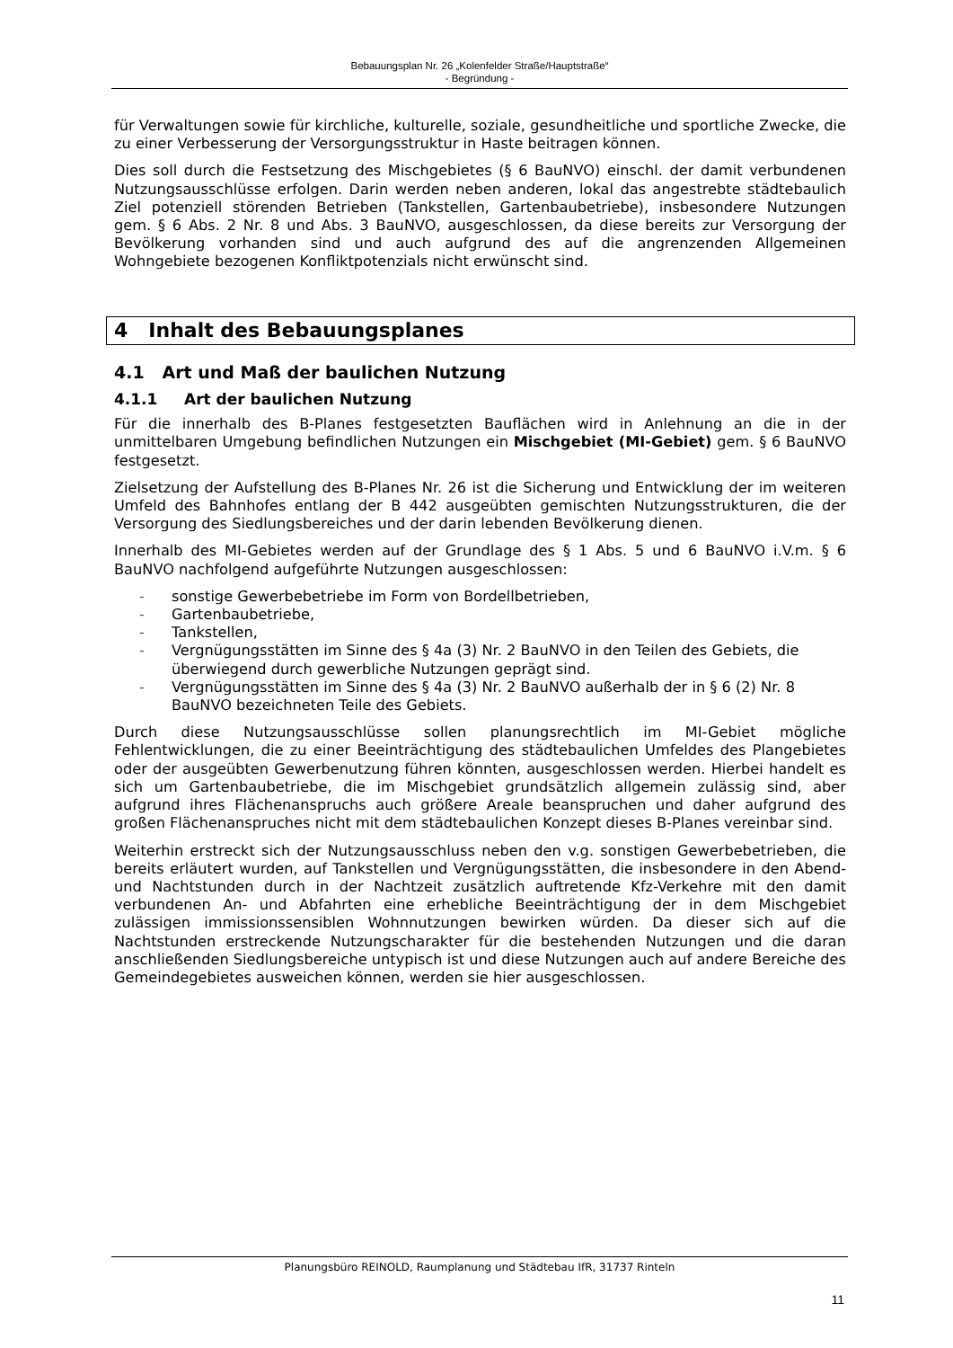Bebauungsplan Nr. 26 „Kolenfelder Straße/Hauptstraße“
- Begründung -
für Verwaltungen sowie für kirchliche, kulturelle, soziale, gesundheitliche und sportliche Zwecke, die zu einer Verbesserung der Versorgungsstruktur in Haste beitragen können.
Dies soll durch die Festsetzung des Mischgebietes (§ 6 BauNVO) einschl. der damit verbundenen Nutzungsausschlüsse erfolgen. Darin werden neben anderen, lokal das angestrebte städtebaulich Ziel potenziell störenden Betrieben (Tankstellen, Gartenbaubetriebe), insbesondere Nutzungen gem. § 6 Abs. 2 Nr. 8 und Abs. 3 BauNVO, ausgeschlossen, da diese bereits zur Versorgung der Bevölkerung vorhanden sind und auch aufgrund des auf die angrenzenden Allgemeinen Wohngebiete bezogenen Konfliktpotenzials nicht erwünscht sind.
4 Inhalt des Bebauungsplanes
4.1 Art und Maß der baulichen Nutzung
4.1.1 Art der baulichen Nutzung
Für die innerhalb des B-Planes festgesetzten Bauflächen wird in Anlehnung an die in der unmittelbaren Umgebung befindlichen Nutzungen ein Mischgebiet (MI-Gebiet) gem. § 6 BauNVO festgesetzt.
Zielsetzung der Aufstellung des B-Planes Nr. 26 ist die Sicherung und Entwicklung der im weiteren Umfeld des Bahnhofes entlang der B 442 ausgeübten gemischten Nutzungsstrukturen, die der Versorgung des Siedlungsbereiches und der darin lebenden Bevölkerung dienen.
Innerhalb des MI-Gebietes werden auf der Grundlage des § 1 Abs. 5 und 6 BauNVO i.V.m. § 6 BauNVO nachfolgend aufgeführte Nutzungen ausgeschlossen:
- sonstige Gewerbebetriebe im Form von Bordellbetrieben,
- Gartenbaubetriebe,
- Tankstellen,
- Vergnügungsstätten im Sinne des § 4a (3) Nr. 2 BauNVO in den Teilen des Gebiets, die überwiegend durch gewerbliche Nutzungen geprägt sind.
- Vergnügungsstätten im Sinne des § 4a (3) Nr. 2 BauNVO außerhalb der in § 6 (2) Nr. 8 BauNVO bezeichneten Teile des Gebiets.
Durch diese Nutzungsausschlüsse sollen planungsrechtlich im MI-Gebiet mögliche Fehlentwicklungen, die zu einer Beeinträchtigung des städtebaulichen Umfeldes des Plangebietes oder der ausgeübten Gewerbenutzung führen könnten, ausgeschlossen werden. Hierbei handelt es sich um Gartenbaubetriebe, die im Mischgebiet grundsätzlich allgemein zulässig sind, aber aufgrund ihres Flächenanspruchs auch größere Areale beanspruchen und daher aufgrund des großen Flächenanspruches nicht mit dem städtebaulichen Konzept dieses B-Planes vereinbar sind.
Weiterhin erstreckt sich der Nutzungsausschluss neben den v.g. sonstigen Gewerbebetrieben, die bereits erläutert wurden, auf Tankstellen und Vergnügungsstätten, die insbesondere in den Abend- und Nachtstunden durch in der Nachtzeit zusätzlich auftretende Kfz-Verkehre mit den damit verbundenen An- und Abfahrten eine erhebliche Beeinträchtigung der in dem Mischgebiet zulässigen immissionssensiblen Wohnnutzungen bewirken würden. Da dieser sich auf die Nachtstunden erstreckende Nutzungscharakter für die bestehenden Nutzungen und die daran anschließenden Siedlungsbereiche untypisch ist und diese Nutzungen auch auf andere Bereiche des Gemeindegebietes ausweichen können, werden sie hier ausgeschlossen.
Planungsbüro REINOLD, Raumplanung und Städtebau IfR, 31737 Rinteln
11